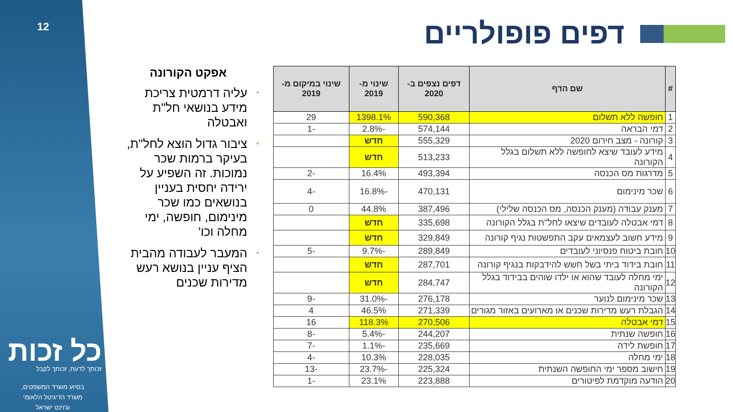12
כל זכות
זכותך לדעת, זכותך לקבל
בסיוע משרד המשפטים,
משרד הדיגיטל הלאומי
וג'וינט ישראל
דפים פופולריים
אפקט הקורונה
• עליה דרמטית צריכת מידע בנושאי חל"ת ואבטלה
• ציבור גדול הוצא לחל"ת, בעיקר ברמות שכר נמוכות. זה השפיע על ירידה יחסית בעניין בנושאים כמו שכר מינימום, חופשה, ימי מחלה וכו'
• המעבר לעבודה מהבית הציף עניין בנושא רעש מדירות שכנים
| # | שם הדף | דפים נצפים ב- 2020 | שינוי מ- 2019 | שינוי במיקום מ- 2019 |
| --- | --- | --- | --- | --- |
| 1 | חופשה ללא תשלום | 590,368 | 1398.1% | 29 |
| 2 | דמי הבראה | 574,144 | -2.8% | -1 |
| 3 | קורונה - מצב חירום 2020 | 555,329 | חדש | |
| 4 | מידע לעובד שיצא לחופשה ללא תשלום בגלל הקורונה | 513,233 | חדש | |
| 5 | מדרגות מס הכנסה | 493,394 | 16.4% | -2 |
| 6 | שכר מינימום | 470,131 | -16.8% | -4 |
| 7 | מענק עבודה (מענק הכנסה, מס הכנסה שלילי) | 387,496 | 44.8% | 0 |
| 8 | דמי אבטלה לעובדים שיצאו לחל"ת בגלל הקורונה | 335,698 | חדש | |
| 9 | מידע חשוב לעצמאים עקב התפשטות נגיף קורונה | 329,849 | חדש | |
| 10 | חובת ביטוח פנסיוני לעובדים | 289,849 | -9.7% | -5 |
| 11 | חובת בידוד ביתי בשל חשש להידבקות בנגיף קורונה | 287,701 | חדש | |
| 12 | ימי מחלה לעובד שהוא או ילדו שוהים בבידוד בגלל הקורונה | 284,747 | חדש | |
| 13 | שכר מינימום לנוער | 276,178 | -31.0% | -9 |
| 14 | הגבלת רעש מדירות שכנים או מארועים באזור מגורים | 271,339 | 46.5% | 4 |
| 15 | דמי אבטלה | 270,506 | 118.3% | 16 |
| 16 | חופשה שנתית | 244,207 | -5.4% | -8 |
| 17 | חופשת לידה | 235,669 | -1.1% | -7 |
| 18 | ימי מחלה | 228,035 | 10.3% | -4 |
| 19 | חישוב מספר ימי החופשה השנתית | 225,324 | -23.7% | -13 |
| 20 | הודעה מוקדמת לפיטורים | 223,888 | 23.1% | -1 |